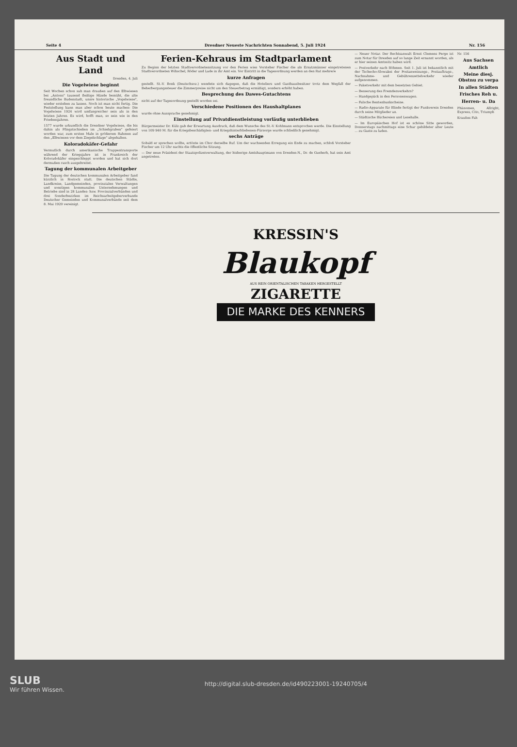Seite 4 Dresdner Neueste Nachrichten Sonnabend, 5. Juli 1924 Nr. 156
Aus Stadt und Land
Dresden, 4. Juli
Die Vogelwiese beginnt
Seit Wochen schon sah man draußen auf den Elbwiesen bei „Antons" tausend fleißige Hände bemüht, die alte freundliche Budenstadt, unsre historische „Vogelwiese", wieder erstehen zu lassen. Noch ist man nicht fertig. Die Feststellung kann man aber schon heute machen: Die Vogelwiese 1924 wird umfangreicher sein als in den letzten Jahren. Es wird, hofft man, so sein wie in den Friedensjahren.
1577 wurde urkundlich die Dresdner Vogelwiese, die bis dahin als Pfingstschießen im „Schießgraben" gefeiert worden war, zum ersten Male in größerem Rahmen auf den „Elbwiesen vor dem Ziegelschlage" abgehalten.
Koloradokäfer-Gefahr
Vermutlich durch amerikanische Truppentransporte während der Kriegsjahre ist in Frankreich der Koloradokäfer eingeschleppt worden und hat sich dort dermaßen rasch ausgebreitet.
Tagung der kommunalen Arbeitgeber
Die Tagung der deutschen kommunalen Arbeitgeber fand kürzlich in Rostock statt. Die deutschen Städte, Landkreise, Landgemeinden, provinzialen Verwaltungen und sonstigen kommunalen Unternehmungen und Betriebe sind in 28 Landes- bzw. Provinzialverbänden und drei Sonderbezirken im Reichsarbeitgeberverbande Deutscher Gemeinden und Kommunalverbände seit dem 8. Mai 1920 vereinigt.
Ferien-Kehraus im Stadtparlament
Zu Beginn der letzten Stadtverordnetensitzung vor den Ferien wies Vorsteher Fischer die als Ersatzmänner eingetretenen Stadtverordneten Wihschel, Röder und Lade in ihr Amt ein. Vor Eintritt in die Tagesordnung werden an den Rat mehrere
kurze Anfragen
gestellt. St.-V. Bonk (Deutschsoz.) wendete sich dagegen, daß die Hoteliers und Gasthausbesitzer trotz dem Wegfall der Beherbergungssteuer die Zimmerpreise nicht um den Steuerbetrag ermäßigt, sondern erhöht haben.
Besprechung des Dawes-Gutachtens
nicht auf der Tagesordnung gestellt worden sei.
Verschiedene Positionen des Haushaltplanes
wurde ohne Aussprache genehmigt.
Einstellung auf Privatdienstleistung vorläufig unterblieben
Bürgermeister Dr. Külz gab der Erwartung Ausdruck, daß dem Wunsche des St.-V. Kohlmann entsprochen werde. Die Einstellung von 109 940 M. für die Kriegsbeschädigten- und Kriegshinterbliebenen-Fürsorge wurde schließlich genehmigt.
sechs Anträge
Sobald er sprechen wollte, ertönte im Chor derselbe Ruf. Um der wachsenden Erregung ein Ende zu machen, schloß Vorsteher Fischer um 12 Uhr nachts die öffentliche Sitzung.
— Der neue Präsident der Staatspolizeiverwaltung, der bisherige Amtshauptmann von Dresden-N., Dr. de Gueherh, hat sein Amt angetreten.
— Neuer Notar. Der Rechtsanwalt Ernst Clemens Perge ist zum Notar für Dresden auf so lange Zeit ernannt worden, als er hier seinen Amtssitz haben wird.
— Postverkehr nach Böhmen. Seit 1. Juli ist bekanntlich mit der Tschecho-Slowakei der Postanweisungs-, Postauftrags-, Nachnahme- und Gebührenzettelverkehr wieder aufgenommen.
— Paketverkehr mit dem besetzten Gebiet.
— Besserung des Fremdenverkehrs?
— Handgepäck in den Personenwagen.
— Falsche Rentenbankscheine.
— Radio-Apparate für Blinde fertigt der Funkverein Dresden durch seine Mitglieder an.
— Städtische Büchereien und Lesehalle.
— Im Europäischen Hof ist es schöne Sitte geworden, Donnerstags nachmittags eine Schar gebildeter alter Leute ... zu Gaste zu laden.
Nr. 156
Aus Sachsen
Amtlich
Meine diesj. Obstnu zu verpa
In allen Städten
Frisches Reh u.
Herren- u. Da
Phänomen, Allright, Express, Cito, Triumph
Kraußes Fah
KRESSIN'S
Blaukopf
AUS REIN ORIENTALISCHEN TABAKEN HERGESTELLT
ZIGARETTE
DIE MARKE DES KENNERS
SLUB
Wir führen Wissen.
http://digital.slub-dresden.de/id490223001-19240705/4